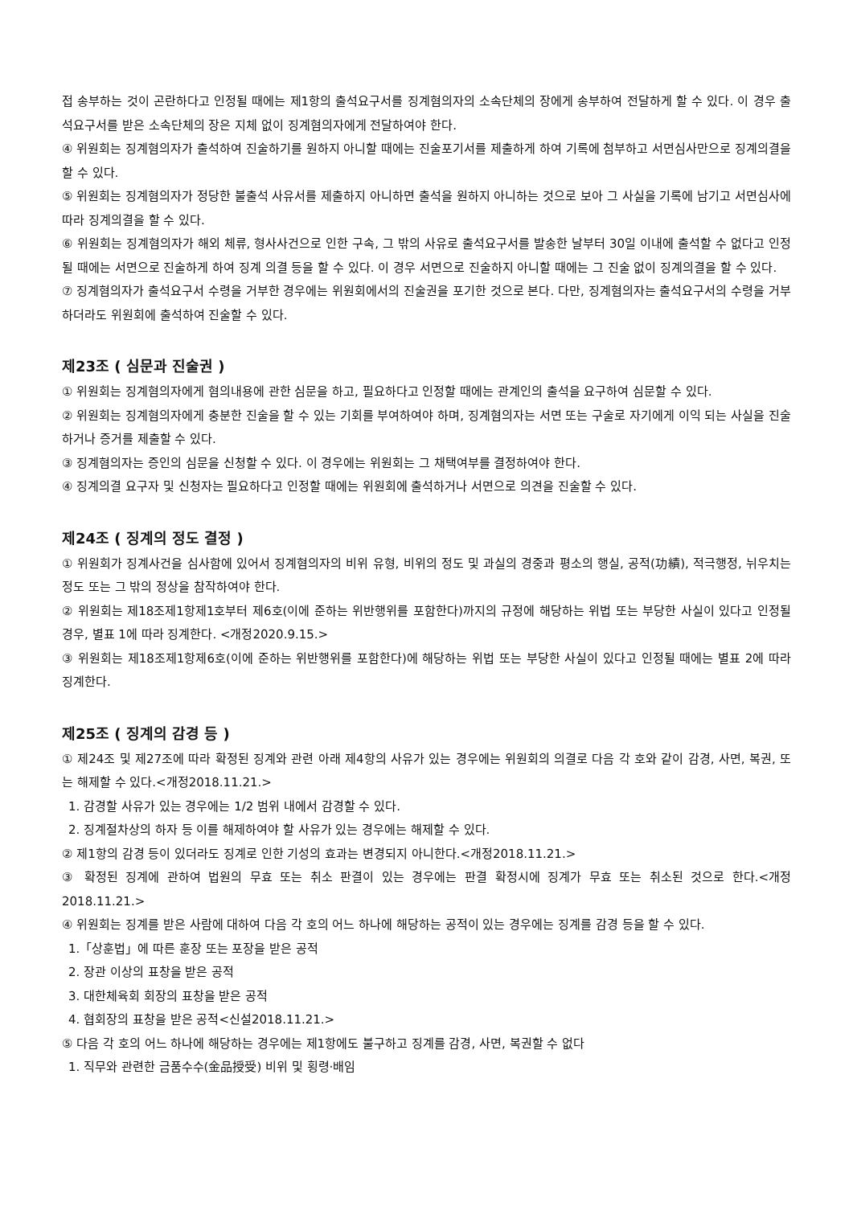접 송부하는 것이 곤란하다고 인정될 때에는 제1항의 출석요구서를 징계혐의자의 소속단체의 장에게 송부하여 전달하게 할 수 있다. 이 경우 출석요구서를 받은 소속단체의 장은 지체 없이 징계혐의자에게 전달하여야 한다.
④ 위원회는 징계혐의자가 출석하여 진술하기를 원하지 아니할 때에는 진술포기서를 제출하게 하여 기록에 첨부하고 서면심사만으로 징계의결을 할 수 있다.
⑤ 위원회는 징계혐의자가 정당한 불출석 사유서를 제출하지 아니하면 출석을 원하지 아니하는 것으로 보아 그 사실을 기록에 남기고 서면심사에 따라 징계의결을 할 수 있다.
⑥ 위원회는 징계혐의자가 해외 체류, 형사사건으로 인한 구속, 그 밖의 사유로 출석요구서를 발송한 날부터 30일 이내에 출석할 수 없다고 인정될 때에는 서면으로 진술하게 하여 징계 의결 등을 할 수 있다. 이 경우 서면으로 진술하지 아니할 때에는 그 진술 없이 징계의결을 할 수 있다.
⑦ 징계혐의자가 출석요구서 수령을 거부한 경우에는 위원회에서의 진술권을 포기한 것으로 본다. 다만, 징계혐의자는 출석요구서의 수령을 거부하더라도 위원회에 출석하여 진술할 수 있다.
제23조 ( 심문과 진술권 )
① 위원회는 징계혐의자에게 혐의내용에 관한 심문을 하고, 필요하다고 인정할 때에는 관계인의 출석을 요구하여 심문할 수 있다.
② 위원회는 징계혐의자에게 충분한 진술을 할 수 있는 기회를 부여하여야 하며, 징계혐의자는 서면 또는 구술로 자기에게 이익 되는 사실을 진술하거나 증거를 제출할 수 있다.
③ 징계혐의자는 증인의 심문을 신청할 수 있다. 이 경우에는 위원회는 그 채택여부를 결정하여야 한다.
④ 징계의결 요구자 및 신청자는 필요하다고 인정할 때에는 위원회에 출석하거나 서면으로 의견을 진술할 수 있다.
제24조 ( 징계의 정도 결정 )
① 위원회가 징계사건을 심사함에 있어서 징계혐의자의 비위 유형, 비위의 정도 및 과실의 경중과 평소의 행실, 공적(功績), 적극행정, 뉘우치는 정도 또는 그 밖의 정상을 참작하여야 한다.
② 위원회는 제18조제1항제1호부터 제6호(이에 준하는 위반행위를 포함한다)까지의 규정에 해당하는 위법 또는 부당한 사실이 있다고 인정될 경우, 별표 1에 따라 징계한다. <개정2020.9.15.>
③ 위원회는 제18조제1항제6호(이에 준하는 위반행위를 포함한다)에 해당하는 위법 또는 부당한 사실이 있다고 인정될 때에는 별표 2에 따라 징계한다.
제25조 ( 징계의 감경 등 )
① 제24조 및 제27조에 따라 확정된 징계와 관련 아래 제4항의 사유가 있는 경우에는 위원회의 의결로 다음 각 호와 같이 감경, 사면, 복권, 또는 해제할 수 있다.<개정2018.11.21.>
1. 감경할 사유가 있는 경우에는 1/2 범위 내에서 감경할 수 있다.
2. 징계절차상의 하자 등 이를 해제하여야 할 사유가 있는 경우에는 해제할 수 있다.
② 제1항의 감경 등이 있더라도 징계로 인한 기성의 효과는 변경되지 아니한다.<개정2018.11.21.>
③ 확정된 징계에 관하여 법원의 무효 또는 취소 판결이 있는 경우에는 판결 확정시에 징계가 무효 또는 취소된 것으로 한다.<개정2018.11.21.>
④ 위원회는 징계를 받은 사람에 대하여 다음 각 호의 어느 하나에 해당하는 공적이 있는 경우에는 징계를 감경 등을 할 수 있다.
1.「상훈법」에 따른 훈장 또는 포장을 받은 공적
2. 장관 이상의 표창을 받은 공적
3. 대한체육회 회장의 표창을 받은 공적
4. 협회장의 표창을 받은 공적<신설2018.11.21.>
⑤ 다음 각 호의 어느 하나에 해당하는 경우에는 제1항에도 불구하고 징계를 감경, 사면, 복권할 수 없다
1. 직무와 관련한 금품수수(金品授受) 비위 및 횡령·배임